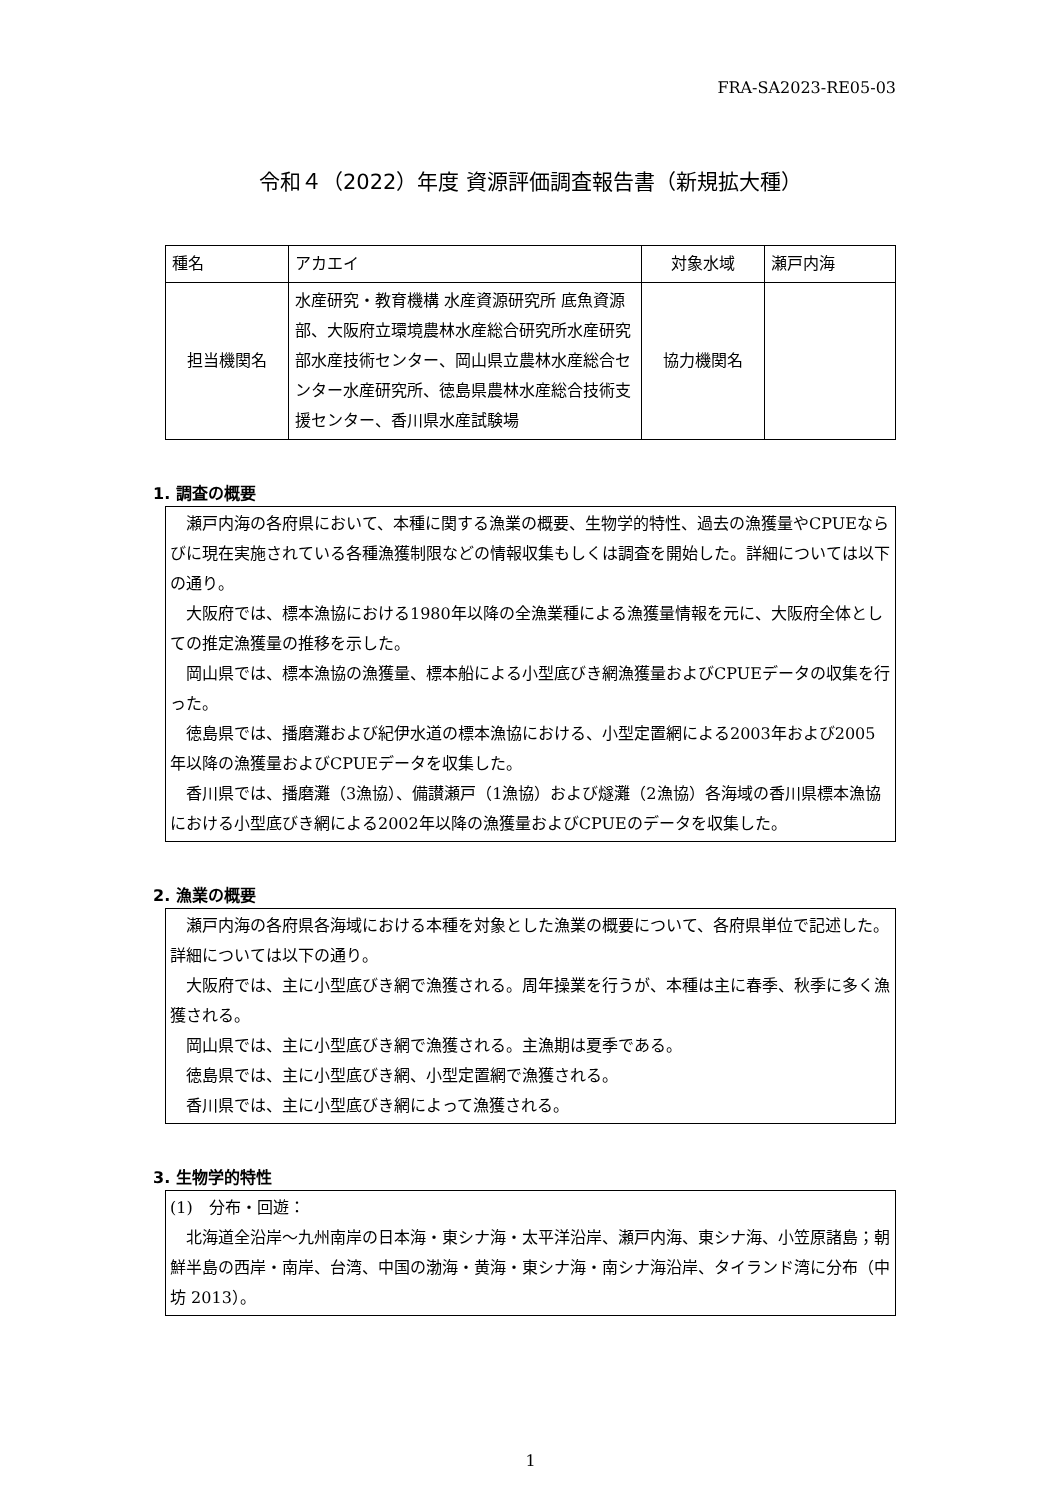FRA-SA2023-RE05-03
令和４（2022）年度 資源評価調査報告書（新規拡大種）
| 種名 | アカエイ | 対象水域 | 瀬戸内海 |
| 担当機関名 | 水産研究・教育機構 水産資源研究所 底魚資源部、大阪府立環境農林水産総合研究所水産研究部水産技術センター、岡山県立農林水産総合センター水産研究所、徳島県農林水産総合技術支援センター、香川県水産試験場 | 協力機関名 | |
1. 調査の概要
瀬戸内海の各府県において、本種に関する漁業の概要、生物学的特性、過去の漁獲量やCPUEならびに現在実施されている各種漁獲制限などの情報収集もしくは調査を開始した。詳細については以下の通り。
大阪府では、標本漁協における1980年以降の全漁業種による漁獲量情報を元に、大阪府全体としての推定漁獲量の推移を示した。
岡山県では、標本漁協の漁獲量、標本船による小型底びき網漁獲量およびCPUEデータの収集を行った。
徳島県では、播磨灘および紀伊水道の標本漁協における、小型定置網による2003年および2005年以降の漁獲量およびCPUEデータを収集した。
香川県では、播磨灘（3漁協）、備讃瀬戸（1漁協）および燧灘（2漁協）各海域の香川県標本漁協における小型底びき網による2002年以降の漁獲量およびCPUEのデータを収集した。
2. 漁業の概要
瀬戸内海の各府県各海域における本種を対象とした漁業の概要について、各府県単位で記述した。詳細については以下の通り。
大阪府では、主に小型底びき網で漁獲される。周年操業を行うが、本種は主に春季、秋季に多く漁獲される。
岡山県では、主に小型底びき網で漁獲される。主漁期は夏季である。
徳島県では、主に小型底びき網、小型定置網で漁獲される。
香川県では、主に小型底びき網によって漁獲される。
3. 生物学的特性
(1)　分布・回遊：
北海道全沿岸～九州南岸の日本海・東シナ海・太平洋沿岸、瀬戸内海、東シナ海、小笠原諸島；朝鮮半島の西岸・南岸、台湾、中国の渤海・黄海・東シナ海・南シナ海沿岸、タイランド湾に分布（中坊 2013）。
1